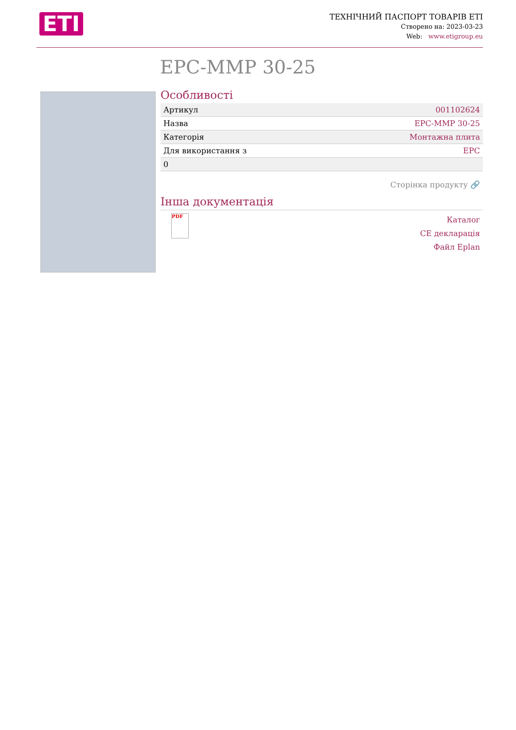ETI
ТЕХНІЧНИЙ ПАСПОРТ ТОВАРІВ ETI
Створено на: 2023-03-23
Web: www.etigroup.eu
EPC-MMP 30-25
Особливості
| Артикул | 001102624 |
| Назва | EPC-MMP 30-25 |
| Категорія | Монтажна плита |
| Для використання з | EPC |
| 0 | |
Сторінка продукту 🔗
Інша документація
PDF
Каталог
CE декларація
Файл Eplan